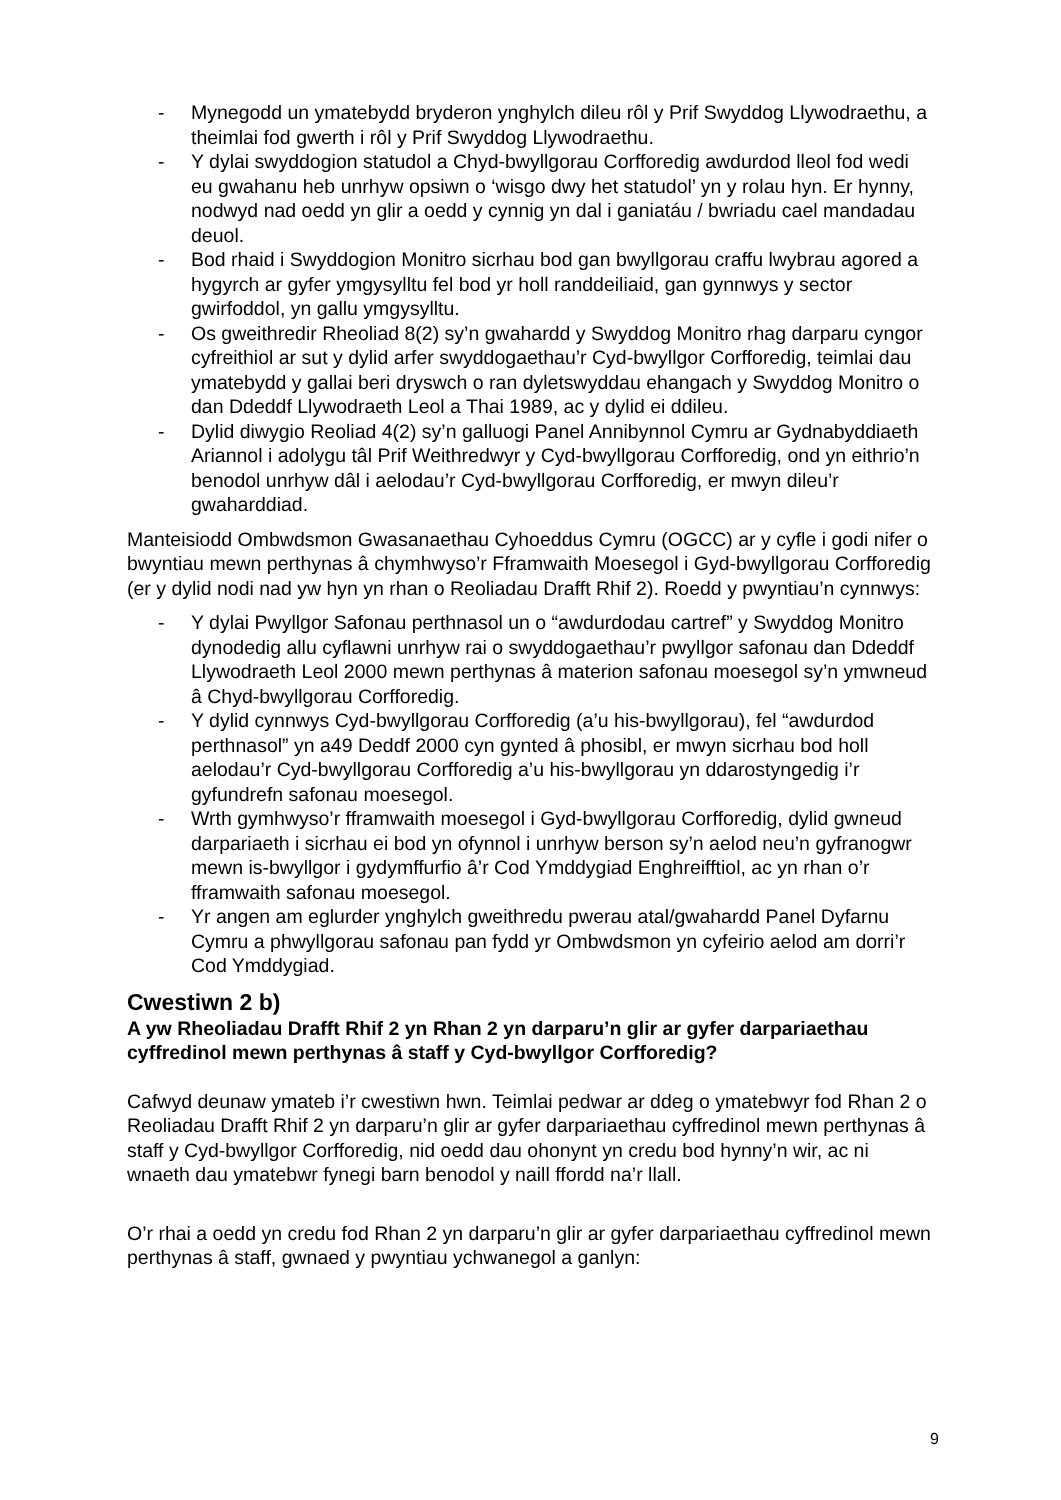- Mynegodd un ymatebydd bryderon ynghylch dileu rôl y Prif Swyddog Llywodraethu, a theimlai fod gwerth i rôl y Prif Swyddog Llywodraethu.
- Y dylai swyddogion statudol a Chyd-bwyllgorau Corfforedig awdurdod lleol fod wedi eu gwahanu heb unrhyw opsiwn o ‘wisgo dwy het statudol’ yn y rolau hyn. Er hynny, nodwyd nad oedd yn glir a oedd y cynnig yn dal i ganiatáu / bwriadu cael mandadau deuol.
- Bod rhaid i Swyddogion Monitro sicrhau bod gan bwyllgorau craffu lwybrau agored a hygyrch ar gyfer ymgysylltu fel bod yr holl randdeiliaid, gan gynnwys y sector gwirfoddol, yn gallu ymgysylltu.
- Os gweithredir Rheoliad 8(2) sy’n gwahardd y Swyddog Monitro rhag darparu cyngor cyfreithiol ar sut y dylid arfer swyddogaethau’r Cyd-bwyllgor Corfforedig, teimlai dau ymatebydd y gallai beri dryswch o ran dyletswyddau ehangach y Swyddog Monitro o dan Ddeddf Llywodraeth Leol a Thai 1989, ac y dylid ei ddileu.
- Dylid diwygio Reoliad 4(2) sy’n galluogi Panel Annibynnol Cymru ar Gydnabyddiaeth Ariannol i adolygu tâl Prif Weithredwyr y Cyd-bwyllgorau Corfforedig, ond yn eithrio’n benodol unrhyw dâl i aelodau’r Cyd-bwyllgorau Corfforedig, er mwyn dileu’r gwaharddiad.
Manteisiodd Ombwdsmon Gwasanaethau Cyhoeddus Cymru (OGCC) ar y cyfle i godi nifer o bwyntiau mewn perthynas â chymhwyso’r Fframwaith Moesegol i Gyd-bwyllgorau Corfforedig (er y dylid nodi nad yw hyn yn rhan o Reoliadau Drafft Rhif 2). Roedd y pwyntiau’n cynnwys:
- Y dylai Pwyllgor Safonau perthnasol un o “awdurdodau cartref” y Swyddog Monitro dynodedig allu cyflawni unrhyw rai o swyddogaethau’r pwyllgor safonau dan Ddeddf Llywodraeth Leol 2000 mewn perthynas â materion safonau moesegol sy’n ymwneud â Chyd-bwyllgorau Corfforedig.
- Y dylid cynnwys Cyd-bwyllgorau Corfforedig (a’u his-bwyllgorau), fel “awdurdod perthnasol” yn a49 Deddf 2000 cyn gynted â phosibl, er mwyn sicrhau bod holl aelodau’r Cyd-bwyllgorau Corfforedig a’u his-bwyllgorau yn ddarostyngedig i’r gyfundrefn safonau moesegol.
- Wrth gymhwyso’r fframwaith moesegol i Gyd-bwyllgorau Corfforedig, dylid gwneud darpariaeth i sicrhau ei bod yn ofynnol i unrhyw berson sy’n aelod neu’n gyfranogwr mewn is-bwyllgor i gydymffurfio â’r Cod Ymddygiad Enghreifftiol, ac yn rhan o’r fframwaith safonau moesegol.
- Yr angen am eglurder ynghylch gweithredu pwerau atal/gwahardd Panel Dyfarnu Cymru a phwyllgorau safonau pan fydd yr Ombwdsmon yn cyfeirio aelod am dorri’r Cod Ymddygiad.
Cwestiwn 2 b)
A yw Rheoliadau Drafft Rhif 2 yn Rhan 2 yn darparu’n glir ar gyfer darpariaethau cyffredinol mewn perthynas â staff y Cyd-bwyllgor Corfforedig?
Cafwyd deunaw ymateb i’r cwestiwn hwn. Teimlai pedwar ar ddeg o ymatebwyr fod Rhan 2 o Reoliadau Drafft Rhif 2 yn darparu’n glir ar gyfer darpariaethau cyffredinol mewn perthynas â staff y Cyd-bwyllgor Corfforedig, nid oedd dau ohonynt yn credu bod hynny’n wir, ac ni wnaeth dau ymatebwr fynegi barn benodol y naill ffordd na’r llall.
O’r rhai a oedd yn credu fod Rhan 2 yn darparu’n glir ar gyfer darpariaethau cyffredinol mewn perthynas â staff, gwnaed y pwyntiau ychwanegol a ganlyn:
9